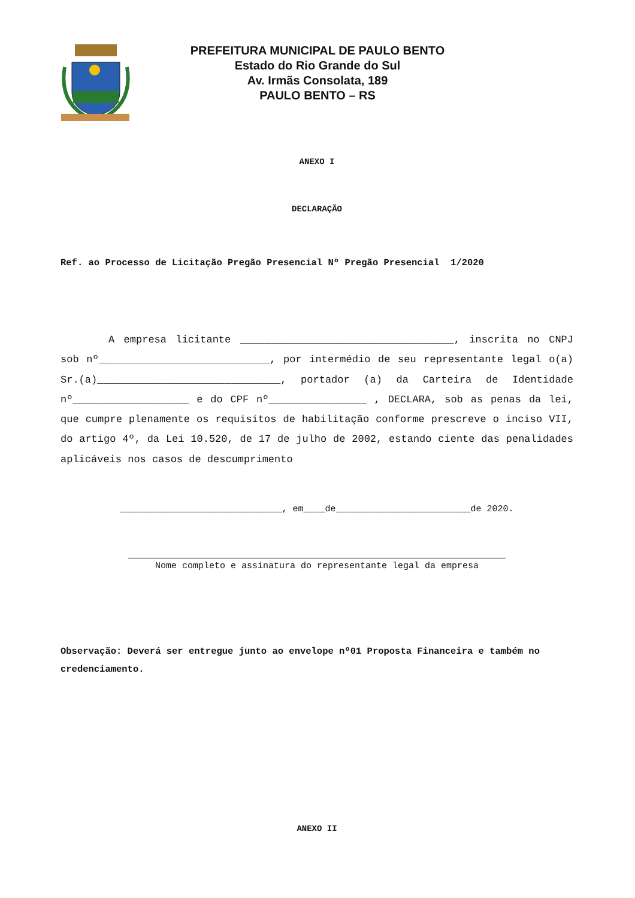PREFEITURA MUNICIPAL DE PAULO BENTO
Estado do Rio Grande do Sul
Av. Irmãs Consolata, 189
PAULO BENTO – RS
ANEXO I
DECLARAÇÃO
Ref. ao Processo de Licitação Pregão Presencial Nº Pregão Presencial 1/2020
A empresa licitante ___________________________________, inscrita no CNPJ sob nº____________________________, por intermédio de seu representante legal o(a) Sr.(a)______________________________, portador (a) da Carteira de Identidade nº___________________ e do CPF nº________________ , DECLARA, sob as penas da lei, que cumpre plenamente os requisitos de habilitação conforme prescreve o inciso VII, do artigo 4º, da Lei 10.520, de 17 de julho de 2002, estando ciente das penalidades aplicáveis nos casos de descumprimento
______________________________, em____de_________________________de 2020.
______________________________________________________________________
Nome completo e assinatura do representante legal da empresa
Observação: Deverá ser entregue junto ao envelope nº01 Proposta Financeira e também no credenciamento.
ANEXO II